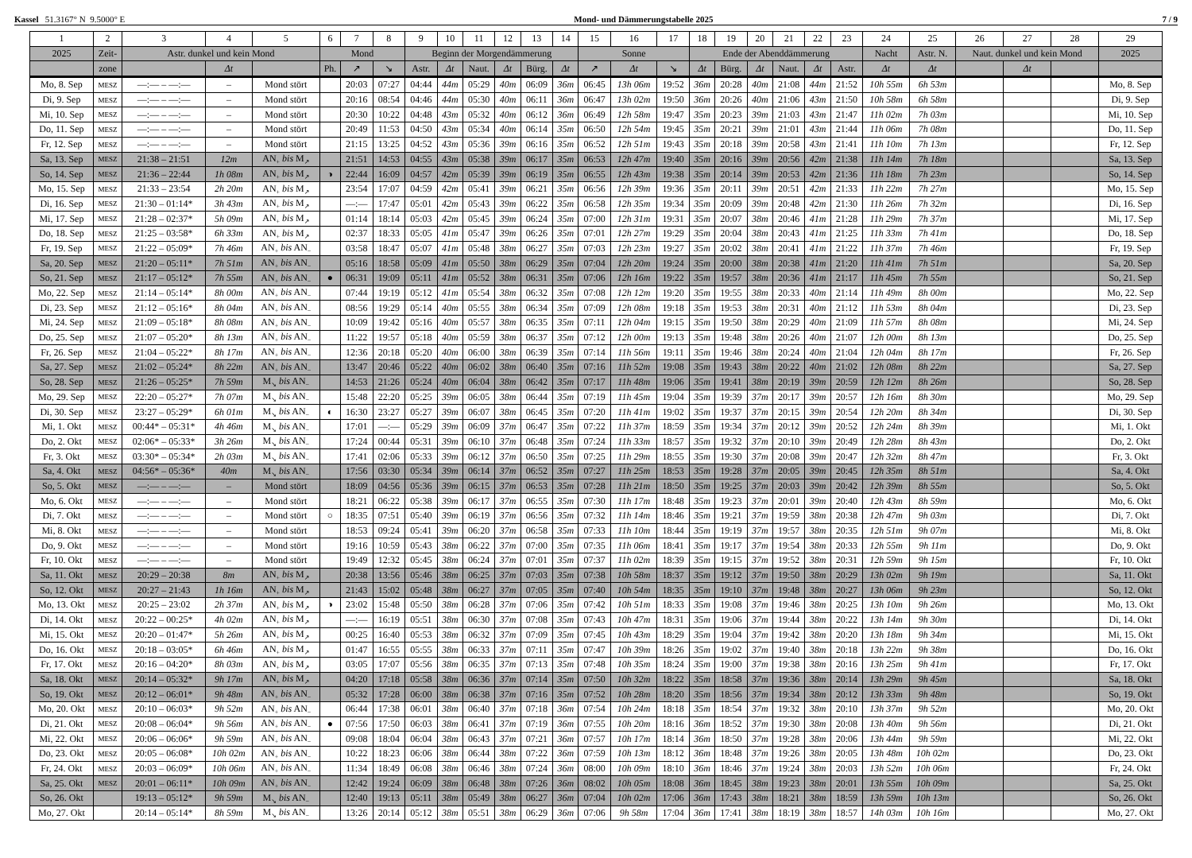Kassel 51.3167° N 9.5000° E Mond- und Dämmerungstabelle 2025 7 / 9
| 1 | 2 | 3 | 4 | 5 | 6 | 7 | 8 | 9 | 10 | 11 | 12 | 13 | 14 | 15 | 16 | 17 | 18 | 19 | 20 | 21 | 22 | 23 | 24 | 25 | 26 | 27 | 28 | 29 |
| --- | --- | --- | --- | --- | --- | --- | --- | --- | --- | --- | --- | --- | --- | --- | --- | --- | --- | --- | --- | --- | --- | --- | --- | --- | --- | --- | --- | --- |
| 2025 | Zeit- | Astr. dunkel und kein Mond | | | Mond | | | Beginn der Morgendämmerung | | | | | | Sonne | | | Ende der Abenddämmerung | | | | | | Nacht | Astr. N. | Naut. dunkel und kein Mond | | | 2025 |
| | zone | | Δt | | Ph. | ↗ | ↘ | Astr. | Δt | Naut. | Δt | Bürg. | Δt | ↗ | Δt | ↘ | Δt | Bürg. | Δt | Naut. | Δt | Astr. | Δt | Δt | | Δt | | |
| Mo, 8. Sep | MESZ | —:— – —:— | – | Mond stört | | 20:03 | 07:27 | 04:44 | 44m | 05:29 | 40m | 06:09 | 36m | 06:45 | 13h 06m | 19:52 | 36m | 20:28 | 40m | 21:08 | 44m | 21:52 | 10h 55m | 6h 53m | | | | Mo, 8. Sep |
| Di, 9. Sep | MESZ | —:— – —:— | – | Mond stört | | 20:16 | 08:54 | 04:46 | 44m | 05:30 | 40m | 06:11 | 36m | 06:47 | 13h 02m | 19:50 | 36m | 20:26 | 40m | 21:06 | 43m | 21:50 | 10h 58m | 6h 58m | | | | Di, 9. Sep |
| Mi, 10. Sep | MESZ | —:— – —:— | – | Mond stört | | 20:30 | 10:22 | 04:48 | 43m | 05:32 | 40m | 06:12 | 36m | 06:49 | 12h 58m | 19:47 | 35m | 20:23 | 39m | 21:03 | 43m | 21:47 | 11h 02m | 7h 03m | | | | Mi, 10. Sep |
| Do, 11. Sep | MESZ | —:— – —:— | – | Mond stört | | 20:49 | 11:53 | 04:50 | 43m | 05:34 | 40m | 06:14 | 35m | 06:50 | 12h 54m | 19:45 | 35m | 20:21 | 39m | 21:01 | 43m | 21:44 | 11h 06m | 7h 08m | | | | Do, 11. Sep |
| Fr, 12. Sep | MESZ | —:— – —:— | – | Mond stört | | 21:15 | 13:25 | 04:52 | 43m | 05:36 | 39m | 06:16 | 35m | 06:52 | 12h 51m | 19:43 | 35m | 20:18 | 39m | 20:58 | 43m | 21:41 | 11h 10m | 7h 13m | | | | Fr, 12. Sep |
| Sa, 13. Sep | MESZ | 21:38 – 21:51 | 12m | AN<sub>+</sub> bis M<sub>↗</sub> | | 21:51 | 14:53 | 04:55 | 43m | 05:38 | 39m | 06:17 | 35m | 06:53 | 12h 47m | 19:40 | 35m | 20:16 | 39m | 20:56 | 42m | 21:38 | 11h 14m | 7h 18m | | | | Sa, 13. Sep |
| So, 14. Sep | MESZ | 21:36 – 22:44 | 1h 08m | AN<sub>+</sub> bis M<sub>↗</sub> | ◑ | 22:44 | 16:09 | 04:57 | 42m | 05:39 | 39m | 06:19 | 35m | 06:55 | 12h 43m | 19:38 | 35m | 20:14 | 39m | 20:53 | 42m | 21:36 | 11h 18m | 7h 23m | | | | So, 14. Sep |
| Mo, 15. Sep | MESZ | 21:33 – 23:54 | 2h 20m | AN<sub>+</sub> bis M<sub>↗</sub> | | 23:54 | 17:07 | 04:59 | 42m | 05:41 | 39m | 06:21 | 35m | 06:56 | 12h 39m | 19:36 | 35m | 20:11 | 39m | 20:51 | 42m | 21:33 | 11h 22m | 7h 27m | | | | Mo, 15. Sep |
| Di, 16. Sep | MESZ | 21:30 – 01:14* | 3h 43m | AN<sub>+</sub> bis M<sub>↗</sub> | | —:— | 17:47 | 05:01 | 42m | 05:43 | 39m | 06:22 | 35m | 06:58 | 12h 35m | 19:34 | 35m | 20:09 | 39m | 20:48 | 42m | 21:30 | 11h 26m | 7h 32m | | | | Di, 16. Sep |
| Mi, 17. Sep | MESZ | 21:28 – 02:37* | 5h 09m | AN<sub>+</sub> bis M<sub>↗</sub> | | 01:14 | 18:14 | 05:03 | 42m | 05:45 | 39m | 06:24 | 35m | 07:00 | 12h 31m | 19:31 | 35m | 20:07 | 38m | 20:46 | 41m | 21:28 | 11h 29m | 7h 37m | | | | Mi, 17. Sep |
| Do, 18. Sep | MESZ | 21:25 – 03:58* | 6h 33m | AN<sub>+</sub> bis M<sub>↗</sub> | | 02:37 | 18:33 | 05:05 | 41m | 05:47 | 39m | 06:26 | 35m | 07:01 | 12h 27m | 19:29 | 35m | 20:04 | 38m | 20:43 | 41m | 21:25 | 11h 33m | 7h 41m | | | | Do, 18. Sep |
| Fr, 19. Sep | MESZ | 21:22 – 05:09* | 7h 46m | AN<sub>+</sub> bis AN<sub>−</sub> | | 03:58 | 18:47 | 05:07 | 41m | 05:48 | 38m | 06:27 | 35m | 07:03 | 12h 23m | 19:27 | 35m | 20:02 | 38m | 20:41 | 41m | 21:22 | 11h 37m | 7h 46m | | | | Fr, 19. Sep |
| Sa, 20. Sep | MESZ | 21:20 – 05:11* | 7h 51m | AN<sub>+</sub> bis AN<sub>−</sub> | | 05:16 | 18:58 | 05:09 | 41m | 05:50 | 38m | 06:29 | 35m | 07:04 | 12h 20m | 19:24 | 35m | 20:00 | 38m | 20:38 | 41m | 21:20 | 11h 41m | 7h 51m | | | | Sa, 20. Sep |
| So, 21. Sep | MESZ | 21:17 – 05:12* | 7h 55m | AN<sub>+</sub> bis AN<sub>−</sub> | ● | 06:31 | 19:09 | 05:11 | 41m | 05:52 | 38m | 06:31 | 35m | 07:06 | 12h 16m | 19:22 | 35m | 19:57 | 38m | 20:36 | 41m | 21:17 | 11h 45m | 7h 55m | | | | So, 21. Sep |
| Mo, 22. Sep | MESZ | 21:14 – 05:14* | 8h 00m | AN<sub>+</sub> bis AN<sub>−</sub> | | 07:44 | 19:19 | 05:12 | 41m | 05:54 | 38m | 06:32 | 35m | 07:08 | 12h 12m | 19:20 | 35m | 19:55 | 38m | 20:33 | 40m | 21:14 | 11h 49m | 8h 00m | | | | Mo, 22. Sep |
| Di, 23. Sep | MESZ | 21:12 – 05:16* | 8h 04m | AN<sub>+</sub> bis AN<sub>−</sub> | | 08:56 | 19:29 | 05:14 | 40m | 05:55 | 38m | 06:34 | 35m | 07:09 | 12h 08m | 19:18 | 35m | 19:53 | 38m | 20:31 | 40m | 21:12 | 11h 53m | 8h 04m | | | | Di, 23. Sep |
| Mi, 24. Sep | MESZ | 21:09 – 05:18* | 8h 08m | AN<sub>+</sub> bis AN<sub>−</sub> | | 10:09 | 19:42 | 05:16 | 40m | 05:57 | 38m | 06:35 | 35m | 07:11 | 12h 04m | 19:15 | 35m | 19:50 | 38m | 20:29 | 40m | 21:09 | 11h 57m | 8h 08m | | | | Mi, 24. Sep |
| Do, 25. Sep | MESZ | 21:07 – 05:20* | 8h 13m | AN<sub>+</sub> bis AN<sub>−</sub> | | 11:22 | 19:57 | 05:18 | 40m | 05:59 | 38m | 06:37 | 35m | 07:12 | 12h 00m | 19:13 | 35m | 19:48 | 38m | 20:26 | 40m | 21:07 | 12h 00m | 8h 13m | | | | Do, 25. Sep |
| Fr, 26. Sep | MESZ | 21:04 – 05:22* | 8h 17m | AN<sub>+</sub> bis AN<sub>−</sub> | | 12:36 | 20:18 | 05:20 | 40m | 06:00 | 38m | 06:39 | 35m | 07:14 | 11h 56m | 19:11 | 35m | 19:46 | 38m | 20:24 | 40m | 21:04 | 12h 04m | 8h 17m | | | | Fr, 26. Sep |
| Sa, 27. Sep | MESZ | 21:02 – 05:24* | 8h 22m | AN<sub>+</sub> bis AN<sub>−</sub> | | 13:47 | 20:46 | 05:22 | 40m | 06:02 | 38m | 06:40 | 35m | 07:16 | 11h 52m | 19:08 | 35m | 19:43 | 38m | 20:22 | 40m | 21:02 | 12h 08m | 8h 22m | | | | Sa, 27. Sep |
| So, 28. Sep | MESZ | 21:26 – 05:25* | 7h 59m | M<sub>↘</sub> bis AN<sub>−</sub> | | 14:53 | 21:26 | 05:24 | 40m | 06:04 | 38m | 06:42 | 35m | 07:17 | 11h 48m | 19:06 | 35m | 19:41 | 38m | 20:19 | 39m | 20:59 | 12h 12m | 8h 26m | | | | So, 28. Sep |
| Mo, 29. Sep | MESZ | 22:20 – 05:27* | 7h 07m | M<sub>↘</sub> bis AN<sub>−</sub> | | 15:48 | 22:20 | 05:25 | 39m | 06:05 | 38m | 06:44 | 35m | 07:19 | 11h 45m | 19:04 | 35m | 19:39 | 37m | 20:17 | 39m | 20:57 | 12h 16m | 8h 30m | | | | Mo, 29. Sep |
| Di, 30. Sep | MESZ | 23:27 – 05:29* | 6h 01m | M<sub>↘</sub> bis AN<sub>−</sub> | ◐ | 16:30 | 23:27 | 05:27 | 39m | 06:07 | 38m | 06:45 | 35m | 07:20 | 11h 41m | 19:02 | 35m | 19:37 | 37m | 20:15 | 39m | 20:54 | 12h 20m | 8h 34m | | | | Di, 30. Sep |
| Mi, 1. Okt | MESZ | 00:44* – 05:31* | 4h 46m | M<sub>↘</sub> bis AN<sub>−</sub> | | 17:01 | —:— | 05:29 | 39m | 06:09 | 37m | 06:47 | 35m | 07:22 | 11h 37m | 18:59 | 35m | 19:34 | 37m | 20:12 | 39m | 20:52 | 12h 24m | 8h 39m | | | | Mi, 1. Okt |
| Do, 2. Okt | MESZ | 02:06* – 05:33* | 3h 26m | M<sub>↘</sub> bis AN<sub>−</sub> | | 17:24 | 00:44 | 05:31 | 39m | 06:10 | 37m | 06:48 | 35m | 07:24 | 11h 33m | 18:57 | 35m | 19:32 | 37m | 20:10 | 39m | 20:49 | 12h 28m | 8h 43m | | | | Do, 2. Okt |
| Fr, 3. Okt | MESZ | 03:30* – 05:34* | 2h 03m | M<sub>↘</sub> bis AN<sub>−</sub> | | 17:41 | 02:06 | 05:33 | 39m | 06:12 | 37m | 06:50 | 35m | 07:25 | 11h 29m | 18:55 | 35m | 19:30 | 37m | 20:08 | 39m | 20:47 | 12h 32m | 8h 47m | | | | Fr, 3. Okt |
| Sa, 4. Okt | MESZ | 04:56* – 05:36* | 40m | M<sub>↘</sub> bis AN<sub>−</sub> | | 17:56 | 03:30 | 05:34 | 39m | 06:14 | 37m | 06:52 | 35m | 07:27 | 11h 25m | 18:53 | 35m | 19:28 | 37m | 20:05 | 39m | 20:45 | 12h 35m | 8h 51m | | | | Sa, 4. Okt |
| So, 5. Okt | MESZ | —:— – —:— | – | Mond stört | | 18:09 | 04:56 | 05:36 | 39m | 06:15 | 37m | 06:53 | 35m | 07:28 | 11h 21m | 18:50 | 35m | 19:25 | 37m | 20:03 | 39m | 20:42 | 12h 39m | 8h 55m | | | | So, 5. Okt |
| Mo, 6. Okt | MESZ | —:— – —:— | – | Mond stört | | 18:21 | 06:22 | 05:38 | 39m | 06:17 | 37m | 06:55 | 35m | 07:30 | 11h 17m | 18:48 | 35m | 19:23 | 37m | 20:01 | 39m | 20:40 | 12h 43m | 8h 59m | | | | Mo, 6. Okt |
| Di, 7. Okt | MESZ | —:— – —:— | – | Mond stört | ○ | 18:35 | 07:51 | 05:40 | 39m | 06:19 | 37m | 06:56 | 35m | 07:32 | 11h 14m | 18:46 | 35m | 19:21 | 37m | 19:59 | 38m | 20:38 | 12h 47m | 9h 03m | | | | Di, 7. Okt |
| Mi, 8. Okt | MESZ | —:— – —:— | – | Mond stört | | 18:53 | 09:24 | 05:41 | 39m | 06:20 | 37m | 06:58 | 35m | 07:33 | 11h 10m | 18:44 | 35m | 19:19 | 37m | 19:57 | 38m | 20:35 | 12h 51m | 9h 07m | | | | Mi, 8. Okt |
| Do, 9. Okt | MESZ | —:— – —:— | – | Mond stört | | 19:16 | 10:59 | 05:43 | 38m | 06:22 | 37m | 07:00 | 35m | 07:35 | 11h 06m | 18:41 | 35m | 19:17 | 37m | 19:54 | 38m | 20:33 | 12h 55m | 9h 11m | | | | Do, 9. Okt |
| Fr, 10. Okt | MESZ | —:— – —:— | – | Mond stört | | 19:49 | 12:32 | 05:45 | 38m | 06:24 | 37m | 07:01 | 35m | 07:37 | 11h 02m | 18:39 | 35m | 19:15 | 37m | 19:52 | 38m | 20:31 | 12h 59m | 9h 15m | | | | Fr, 10. Okt |
| Sa, 11. Okt | MESZ | 20:29 – 20:38 | 8m | AN<sub>+</sub> bis M<sub>↗</sub> | | 20:38 | 13:56 | 05:46 | 38m | 06:25 | 37m | 07:03 | 35m | 07:38 | 10h 58m | 18:37 | 35m | 19:12 | 37m | 19:50 | 38m | 20:29 | 13h 02m | 9h 19m | | | | Sa, 11. Okt |
| So, 12. Okt | MESZ | 20:27 – 21:43 | 1h 16m | AN<sub>+</sub> bis M<sub>↗</sub> | | 21:43 | 15:02 | 05:48 | 38m | 06:27 | 37m | 07:05 | 35m | 07:40 | 10h 54m | 18:35 | 35m | 19:10 | 37m | 19:48 | 38m | 20:27 | 13h 06m | 9h 23m | | | | So, 12. Okt |
| Mo, 13. Okt | MESZ | 20:25 – 23:02 | 2h 37m | AN<sub>+</sub> bis M<sub>↗</sub> | ◑ | 23:02 | 15:48 | 05:50 | 38m | 06:28 | 37m | 07:06 | 35m | 07:42 | 10h 51m | 18:33 | 35m | 19:08 | 37m | 19:46 | 38m | 20:25 | 13h 10m | 9h 26m | | | | Mo, 13. Okt |
| Di, 14. Okt | MESZ | 20:22 – 00:25* | 4h 02m | AN<sub>+</sub> bis M<sub>↗</sub> | | —:— | 16:19 | 05:51 | 38m | 06:30 | 37m | 07:08 | 35m | 07:43 | 10h 47m | 18:31 | 35m | 19:06 | 37m | 19:44 | 38m | 20:22 | 13h 14m | 9h 30m | | | | Di, 14. Okt |
| Mi, 15. Okt | MESZ | 20:20 – 01:47* | 5h 26m | AN<sub>+</sub> bis M<sub>↗</sub> | | 00:25 | 16:40 | 05:53 | 38m | 06:32 | 37m | 07:09 | 35m | 07:45 | 10h 43m | 18:29 | 35m | 19:04 | 37m | 19:42 | 38m | 20:20 | 13h 18m | 9h 34m | | | | Mi, 15. Okt |
| Do, 16. Okt | MESZ | 20:18 – 03:05* | 6h 46m | AN<sub>+</sub> bis M<sub>↗</sub> | | 01:47 | 16:55 | 05:55 | 38m | 06:33 | 37m | 07:11 | 35m | 07:47 | 10h 39m | 18:26 | 35m | 19:02 | 37m | 19:40 | 38m | 20:18 | 13h 22m | 9h 38m | | | | Do, 16. Okt |
| Fr, 17. Okt | MESZ | 20:16 – 04:20* | 8h 03m | AN<sub>+</sub> bis M<sub>↗</sub> | | 03:05 | 17:07 | 05:56 | 38m | 06:35 | 37m | 07:13 | 35m | 07:48 | 10h 35m | 18:24 | 35m | 19:00 | 37m | 19:38 | 38m | 20:16 | 13h 25m | 9h 41m | | | | Fr, 17. Okt |
| Sa, 18. Okt | MESZ | 20:14 – 05:32* | 9h 17m | AN<sub>+</sub> bis M<sub>↗</sub> | | 04:20 | 17:18 | 05:58 | 38m | 06:36 | 37m | 07:14 | 35m | 07:50 | 10h 32m | 18:22 | 35m | 18:58 | 37m | 19:36 | 38m | 20:14 | 13h 29m | 9h 45m | | | | Sa, 18. Okt |
| So, 19. Okt | MESZ | 20:12 – 06:01* | 9h 48m | AN<sub>+</sub> bis AN<sub>−</sub> | | 05:32 | 17:28 | 06:00 | 38m | 06:38 | 37m | 07:16 | 35m | 07:52 | 10h 28m | 18:20 | 35m | 18:56 | 37m | 19:34 | 38m | 20:12 | 13h 33m | 9h 48m | | | | So, 19. Okt |
| Mo, 20. Okt | MESZ | 20:10 – 06:03* | 9h 52m | AN<sub>+</sub> bis AN<sub>−</sub> | | 06:44 | 17:38 | 06:01 | 38m | 06:40 | 37m | 07:18 | 36m | 07:54 | 10h 24m | 18:18 | 35m | 18:54 | 37m | 19:32 | 38m | 20:10 | 13h 37m | 9h 52m | | | | Mo, 20. Okt |
| Di, 21. Okt | MESZ | 20:08 – 06:04* | 9h 56m | AN<sub>+</sub> bis AN<sub>−</sub> | ● | 07:56 | 17:50 | 06:03 | 38m | 06:41 | 37m | 07:19 | 36m | 07:55 | 10h 20m | 18:16 | 36m | 18:52 | 37m | 19:30 | 38m | 20:08 | 13h 40m | 9h 56m | | | | Di, 21. Okt |
| Mi, 22. Okt | MESZ | 20:06 – 06:06* | 9h 59m | AN<sub>+</sub> bis AN<sub>−</sub> | | 09:08 | 18:04 | 06:04 | 38m | 06:43 | 37m | 07:21 | 36m | 07:57 | 10h 17m | 18:14 | 36m | 18:50 | 37m | 19:28 | 38m | 20:06 | 13h 44m | 9h 59m | | | | Mi, 22. Okt |
| Do, 23. Okt | MESZ | 20:05 – 06:08* | 10h 02m | AN<sub>+</sub> bis AN<sub>−</sub> | | 10:22 | 18:23 | 06:06 | 38m | 06:44 | 38m | 07:22 | 36m | 07:59 | 10h 13m | 18:12 | 36m | 18:48 | 37m | 19:26 | 38m | 20:05 | 13h 48m | 10h 02m | | | | Do, 23. Okt |
| Fr, 24. Okt | MESZ | 20:03 – 06:09* | 10h 06m | AN<sub>+</sub> bis AN<sub>−</sub> | | 11:34 | 18:49 | 06:08 | 38m | 06:46 | 38m | 07:24 | 36m | 08:00 | 10h 09m | 18:10 | 36m | 18:46 | 37m | 19:24 | 38m | 20:03 | 13h 52m | 10h 06m | | | | Fr, 24. Okt |
| Sa, 25. Okt | MESZ | 20:01 – 06:11* | 10h 09m | AN<sub>+</sub> bis AN<sub>−</sub> | | 12:42 | 19:24 | 06:09 | 38m | 06:48 | 38m | 07:26 | 36m | 08:02 | 10h 05m | 18:08 | 36m | 18:45 | 38m | 19:23 | 38m | 20:01 | 13h 55m | 10h 09m | | | | Sa, 25. Okt |
| So, 26. Okt | | 19:13 – 05:12* | 9h 59m | M<sub>↘</sub> bis AN<sub>−</sub> | | 12:40 | 19:13 | 05:11 | 38m | 05:49 | 38m | 06:27 | 36m | 07:04 | 10h 02m | 17:06 | 36m | 17:43 | 38m | 18:21 | 38m | 18:59 | 13h 59m | 10h 13m | | | | So, 26. Okt |
| Mo, 27. Okt | | 20:14 – 05:14* | 8h 59m | M<sub>↘</sub> bis AN<sub>−</sub> | | 13:26 | 20:14 | 05:12 | 38m | 05:51 | 38m | 06:29 | 36m | 07:06 | 9h 58m | 17:04 | 36m | 17:41 | 38m | 18:19 | 38m | 18:57 | 14h 03m | 10h 16m | | | | Mo, 27. Okt |